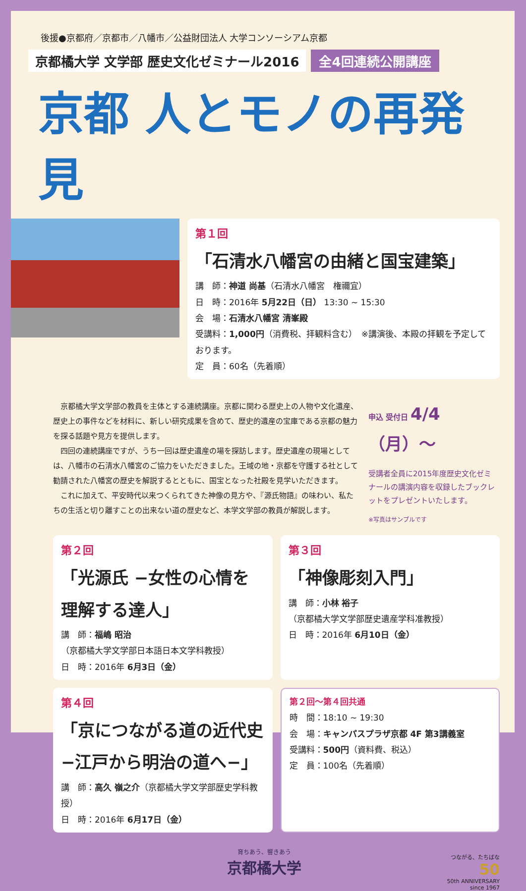後援●京都府／京都市／八幡市／公益財団法人 大学コンソーシアム京都
京都橘大学 文学部 歴史文化ゼミナール2016 全4回連続公開講座
京都 人とモノの再発見
第１回
「石清水八幡宮の由緒と国宝建築」
講　師：神道 尚基（石清水八幡宮　権禰宜）
日　時：2016年 5月22日（日） 13:30 ~ 15:30
会　場：石清水八幡宮 清峯殿
受講料：1,000円（消費税、拝観料含む）　※講演後、本殿の拝観を予定しております。
定　員：60名（先着順）
　京都橘大学文学部の教員を主体とする連続講座。京都に関わる歴史上の人物や文化遺産、歴史上の事件などを材料に、新しい研究成果を含めて、歴史的遺産の宝庫である京都の魅力を探る話題や見方を提供します。
　四回の連続講座ですが、うち一回は歴史遺産の場を探訪します。歴史遺産の現場としては、八幡市の石清水八幡宮のご協力をいただきました。王域の地・京都を守護する社として勧請された八幡宮の歴史を解説するとともに、国宝となった社殿を見学いただきます。
　これに加えて、平安時代以来つくられてきた神像の見方や、『源氏物語』の味わい、私たちの生活と切り離すことの出来ない道の歴史など、本学文学部の教員が解説します。
申込 受付日 4/4（月）〜
受講者全員に2015年度歴史文化ゼミナールの講演内容を収録したブックレットをプレゼントいたします。
※写真はサンプルです
第２回
「光源氏 −女性の心情を理解する達人」
講　師：福嶋 昭治
（京都橘大学文学部日本語日本文学科教授）
日　時：2016年 6月3日（金）
第３回
「神像彫刻入門」
講　師：小林 裕子
（京都橘大学文学部歴史遺産学科准教授）
日　時：2016年 6月10日（金）
第４回
「京につながる道の近代史 −江戸から明治の道へ−」
講　師：高久 嶺之介（京都橘大学文学部歴史学科教授）
日　時：2016年 6月17日（金）
第２回〜第４回共通
時　間：18:10 ~ 19:30
会　場：キャンパスプラザ京都 4F 第3講義室
受講料：500円（資料費、税込）
定　員：100名（先着順）
育ちあう、響きあう
京都橘大学
つながる、たちばな
50
50th ANNIVERSARY
since 1967